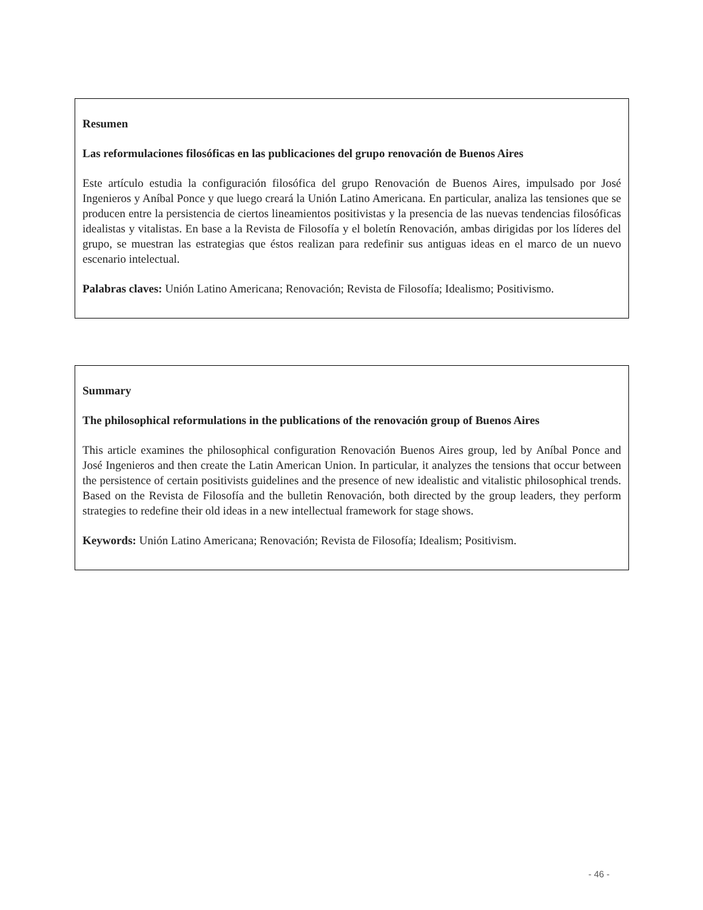Resumen
Las reformulaciones filosóficas en las publicaciones del grupo renovación de Buenos Aires
Este artículo estudia la configuración filosófica del grupo Renovación de Buenos Aires, impulsado por José Ingenieros y Aníbal Ponce y que luego creará la Unión Latino Americana. En particular, analiza las tensiones que se producen entre la persistencia de ciertos lineamientos positivistas y la presencia de las nuevas tendencias filosóficas idealistas y vitalistas. En base a la Revista de Filosofía y el boletín Renovación, ambas dirigidas por los líderes del grupo, se muestran las estrategias que éstos realizan para redefinir sus antiguas ideas en el marco de un nuevo escenario intelectual.
Palabras claves: Unión Latino Americana; Renovación; Revista de Filosofía; Idealismo; Positivismo.
Summary
The philosophical reformulations in the publications of the renovación group of Buenos Aires
This article examines the philosophical configuration Renovación Buenos Aires group, led by Aníbal Ponce and José Ingenieros and then create the Latin American Union. In particular, it analyzes the tensions that occur between the persistence of certain positivists guidelines and the presence of new idealistic and vitalistic philosophical trends. Based on the Revista de Filosofía and the bulletin Renovación, both directed by the group leaders, they perform strategies to redefine their old ideas in a new intellectual framework for stage shows.
Keywords: Unión Latino Americana; Renovación; Revista de Filosofía; Idealism; Positivism.
- 46 -